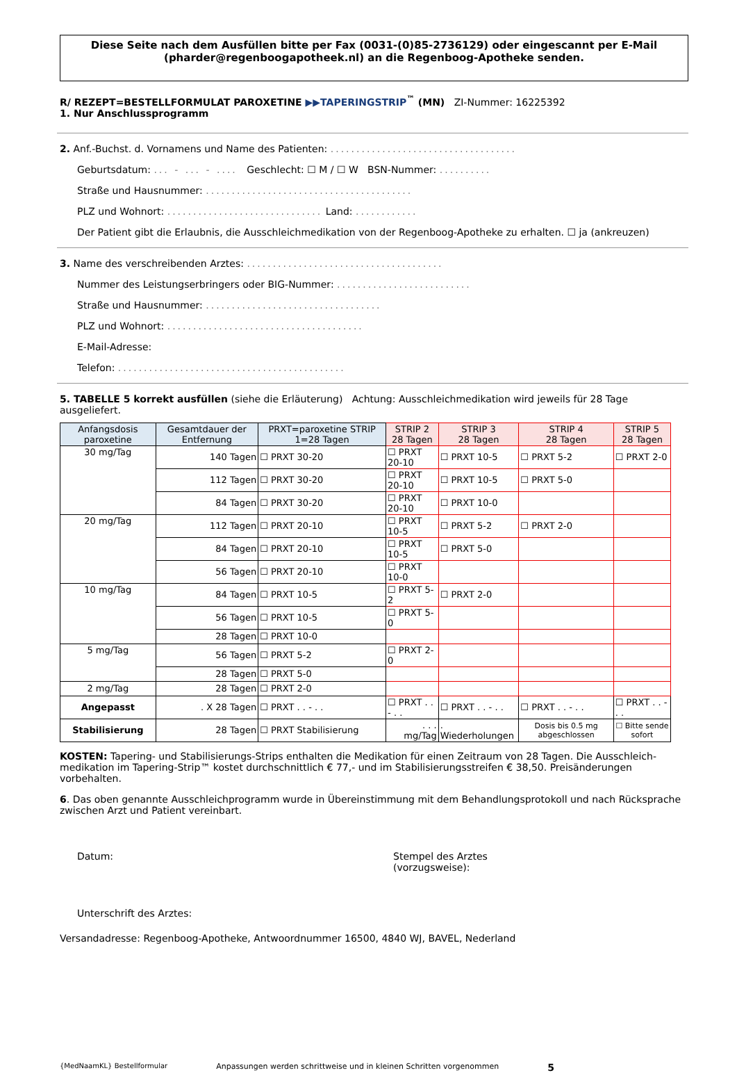Diese Seite nach dem Ausfüllen bitte per Fax (0031-(0)85-2736129) oder eingescannt per E-Mail (pharder@regenboogapotheek.nl) an die Regenboog-Apotheke senden.
R/ REZEPT=BESTELLFORMULAT PAROXETINE ▶▶TAPERINGSTRIP<sup>™</sup> (MN) ZI-Nummer: 16225392
1. Nur Anschlussprogramm
2. Anf.-Buchst. d. Vornamens und Name des Patienten: ....................................
Geburtsdatum: ... - ... - .... Geschlecht: ☐ M / ☐ W BSN-Nummer: ..........
Straße und Hausnummer: ........................................
PLZ und Wohnort: .............................. Land: ............
Der Patient gibt die Erlaubnis, die Ausschleichmedikation von der Regenboog-Apotheke zu erhalten. ☐ ja (ankreuzen)
3. Name des verschreibenden Arztes: ......................................
Nummer des Leistungserbringers oder BIG-Nummer: ..........................
Straße und Hausnummer: ..................................
PLZ und Wohnort: ......................................
E-Mail-Adresse:
Telefon: ............................................
5. TABELLE 5 korrekt ausfüllen (siehe die Erläuterung) Achtung: Ausschleichmedikation wird jeweils für 28 Tage ausgeliefert.
| Anfangsdosis paroxetine | Gesamtdauer der Entfernung | PRXT=paroxetine STRIP 1=28 Tagen | STRIP 2 28 Tagen | STRIP 3 28 Tagen | STRIP 4 28 Tagen | STRIP 5 28 Tagen |
| --- | --- | --- | --- | --- | --- | --- |
| 30 mg/Tag | 140 Tagen | ☐ PRXT 30-20 | ☐ PRXT 20-10 | ☐ PRXT 10-5 | ☐ PRXT 5-2 | ☐ PRXT 2-0 |
| | 112 Tagen | ☐ PRXT 30-20 | ☐ PRXT 20-10 | ☐ PRXT 10-5 | ☐ PRXT 5-0 | |
| | 84 Tagen | ☐ PRXT 30-20 | ☐ PRXT 20-10 | ☐ PRXT 10-0 | | |
| 20 mg/Tag | 112 Tagen | ☐ PRXT 20-10 | ☐ PRXT 10-5 | ☐ PRXT 5-2 | ☐ PRXT 2-0 | |
| | 84 Tagen | ☐ PRXT 20-10 | ☐ PRXT 10-5 | ☐ PRXT 5-0 | | |
| | 56 Tagen | ☐ PRXT 20-10 | ☐ PRXT 10-0 | | | |
| 10 mg/Tag | 84 Tagen | ☐ PRXT 10-5 | ☐ PRXT 5-2 | ☐ PRXT 2-0 | | |
| | 56 Tagen | ☐ PRXT 10-5 | ☐ PRXT 5-0 | | | |
| | 28 Tagen | ☐ PRXT 10-0 | | | | |
| 5 mg/Tag | 56 Tagen | ☐ PRXT 5-2 | ☐ PRXT 2-0 | | | |
| | 28 Tagen | ☐ PRXT 5-0 | | | | |
| 2 mg/Tag | 28 Tagen | ☐ PRXT 2-0 | | | | |
| Angepasst | . X 28 Tagen | ☐ PRXT . . - . . | ☐ PRXT . . - . . | ☐ PRXT . . - . . | ☐ PRXT . . - . . | ☐ PRXT . . - . . |
| Stabilisierung | 28 Tagen | ☐ PRXT Stabilisierung | . . . mg/Tag | . Wiederholungen | Dosis bis 0.5 mg abgeschlossen | ☐ Bitte sende sofort |
KOSTEN: Tapering- und Stabilisierungs-Strips enthalten die Medikation für einen Zeitraum von 28 Tagen. Die Ausschleich-medikation im Tapering-Strip™ kostet durchschnittlich € 77,- und im Stabilisierungsstreifen € 38,50. Preisänderungen vorbehalten.
6. Das oben genannte Ausschleichprogramm wurde in Übereinstimmung mit dem Behandlungsprotokoll und nach Rücksprache zwischen Arzt und Patient vereinbart.
Datum: Stempel des Arztes
(vorzugsweise):
Unterschrift des Arztes:
Versandadresse: Regenboog-Apotheke, Antwoordnummer 16500, 4840 WJ, BAVEL, Nederland
{MedNaamKL} Bestellformular Anpassungen werden schrittweise und in kleinen Schritten vorgenommen 5